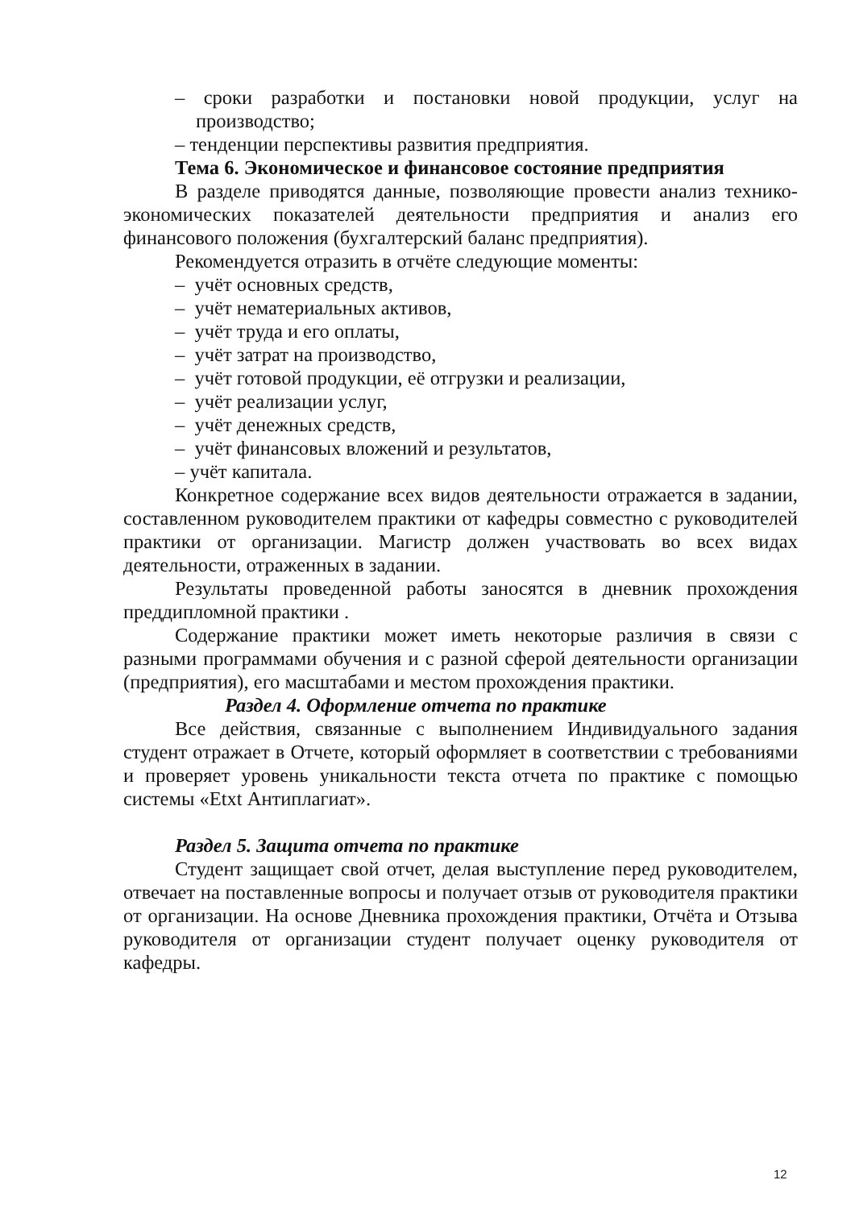– сроки разработки и постановки новой продукции, услуг на производство;
– тенденции перспективы развития предприятия.
Тема 6. Экономическое и финансовое состояние предприятия
В разделе приводятся данные, позволяющие провести анализ технико-экономических показателей деятельности предприятия и анализ его финансового положения (бухгалтерский баланс предприятия).
Рекомендуется отразить в отчёте следующие моменты:
– учёт основных средств,
– учёт нематериальных активов,
– учёт труда и его оплаты,
– учёт затрат на производство,
– учёт готовой продукции, её отгрузки и реализации,
– учёт реализации услуг,
– учёт денежных средств,
– учёт финансовых вложений и результатов,
– учёт капитала.
Конкретное содержание всех видов деятельности отражается в задании, составленном руководителем практики от кафедры совместно с руководителей практики от организации. Магистр должен участвовать во всех видах деятельности, отраженных в задании.
Результаты проведенной работы заносятся в дневник прохождения преддипломной практики .
Содержание практики может иметь некоторые различия в связи с разными программами обучения и с разной сферой деятельности организации (предприятия), его масштабами и местом прохождения практики.
Раздел 4. Оформление отчета по практике
Все действия, связанные с выполнением Индивидуального задания студент отражает в Отчете, который оформляет в соответствии с требованиями и проверяет уровень уникальности текста отчета по практике с помощью системы «Etxt Антиплагиат».
Раздел 5. Защита отчета по практике
Студент защищает свой отчет, делая выступление перед руководителем, отвечает на поставленные вопросы и получает отзыв от руководителя практики от организации. На основе Дневника прохождения практики, Отчёта и Отзыва руководителя от организации студент получает оценку руководителя от кафедры.
12